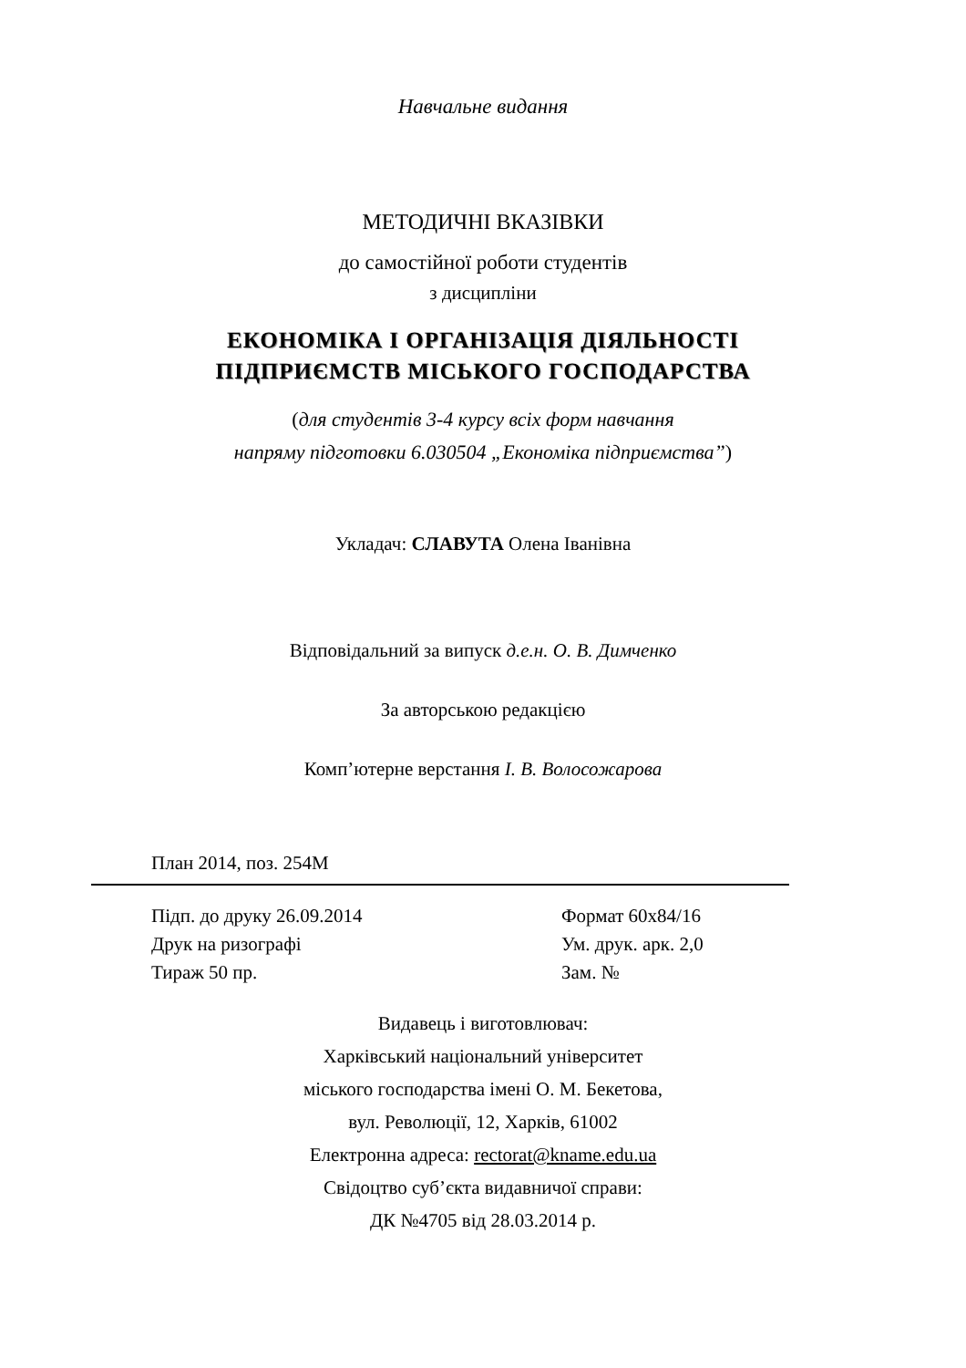Навчальне видання
МЕТОДИЧНІ ВКАЗІВКИ
до самостійної роботи студентів
з дисципліни
ЕКОНОМІКА І ОРГАНІЗАЦІЯ ДІЯЛЬНОСТІ
ПІДПРИЄМСТВ МІСЬКОГО ГОСПОДАРСТВА
(для студентів 3-4 курсу всіх форм навчання
напряму підготовки 6.030504 „Економіка підприємства”)
Укладач: СЛАВУТА Олена Іванівна
Відповідальний за випуск д.е.н. О. В. Димченко
За авторською редакцією
Комп’ютерне верстання І. В. Волосожарова
План 2014, поз. 254М
Підп. до друку 26.09.2014 Формат 60x84/16
Друк на ризографі Ум. друк. арк. 2,0
Тираж 50 пр. Зам. №
Видавець і виготовлювач:
Харківський національний університет
міського господарства імені О. М. Бекетова,
вул. Революції, 12, Харків, 61002
Електронна адреса: rectorat@kname.edu.ua
Свідоцтво суб’єкта видавничої справи:
ДК №4705 від 28.03.2014 р.